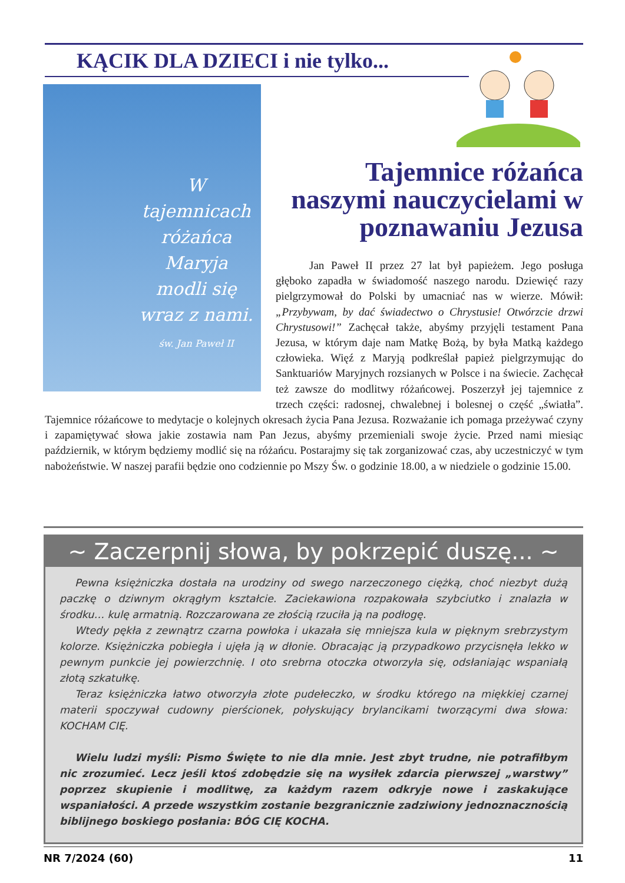KĄCIK DLA DZIECI i nie tylko...
W tajemnicach różańca Maryja modli się wraz z nami.
św. Jan Paweł II
Tajemnice różańca naszymi nauczycielami w poznawaniu Jezusa
   Jan Paweł II przez 27 lat był papieżem. Jego posługa głęboko zapadła w świadomość naszego narodu. Dziewięć razy pielgrzymował do Polski by umacniać nas w wierze. Mówił: „Przybywam, by dać świadectwo o Chrystusie! Otwórzcie drzwi Chrystusowi!” Zachęcał także, abyśmy przyjęli testament Pana Jezusa, w którym daje nam Matkę Bożą, by była Matką każdego człowieka. Więź z Maryją podkreślał papież pielgrzymując do Sanktuariów Maryjnych rozsianych w Polsce i na świecie. Zachęcał też zawsze do modlitwy różańcowej. Poszerzył jej tajemnice z trzech części: radosnej, chwalebnej i bolesnej o część „światła”. Tajemnice różańcowe to medytacje o kolejnych okresach życia Pana Jezusa. Rozważanie ich pomaga przeżywać czyny i zapamiętywać słowa jakie zostawia nam Pan Jezus, abyśmy przemieniali swoje życie. Przed nami miesiąc październik, w którym będziemy modlić się na różańcu. Postarajmy się tak zorganizować czas, aby uczestniczyć w tym nabożeństwie. W naszej parafii będzie ono codziennie po Mszy Św. o godzinie 18.00, a w niedziele o godzinie 15.00.
~ Zaczerpnij słowa, by pokrzepić duszę... ~
Pewna księżniczka dostała na urodziny od swego narzeczonego ciężką, choć niezbyt dużą paczkę o dziwnym okrągłym kształcie. Zaciekawiona rozpakowała szybciutko i znalazła w środku… kulę armatnią. Rozczarowana ze złością rzuciła ją na podłogę.
Wtedy pękła z zewnątrz czarna powłoka i ukazała się mniejsza kula w pięknym srebrzystym kolorze. Księżniczka pobiegła i ujęła ją w dłonie. Obracając ją przypadkowo przycisnęła lekko w pewnym punkcie jej powierzchnię. I oto srebrna otoczka otworzyła się, odsłaniając wspaniałą złotą szkatułkę.
Teraz księżniczka łatwo otworzyła złote pudełeczko, w środku którego na miękkiej czarnej materii spoczywał cudowny pierścionek, połyskujący brylancikami tworzącymi dwa słowa: KOCHAM CIĘ.
Wielu ludzi myśli: Pismo Święte to nie dla mnie. Jest zbyt trudne, nie potrafiłbym nic zrozumieć. Lecz jeśli ktoś zdobędzie się na wysiłek zdarcia pierwszej „warstwy” poprzez skupienie i modlitwę, za każdym razem odkryje nowe i zaskakujące wspaniałości. A przede wszystkim zostanie bezgranicznie zadziwiony jednoznacznością biblijnego boskiego posłania: BÓG CIĘ KOCHA.
NR 7/2024 (60) 11